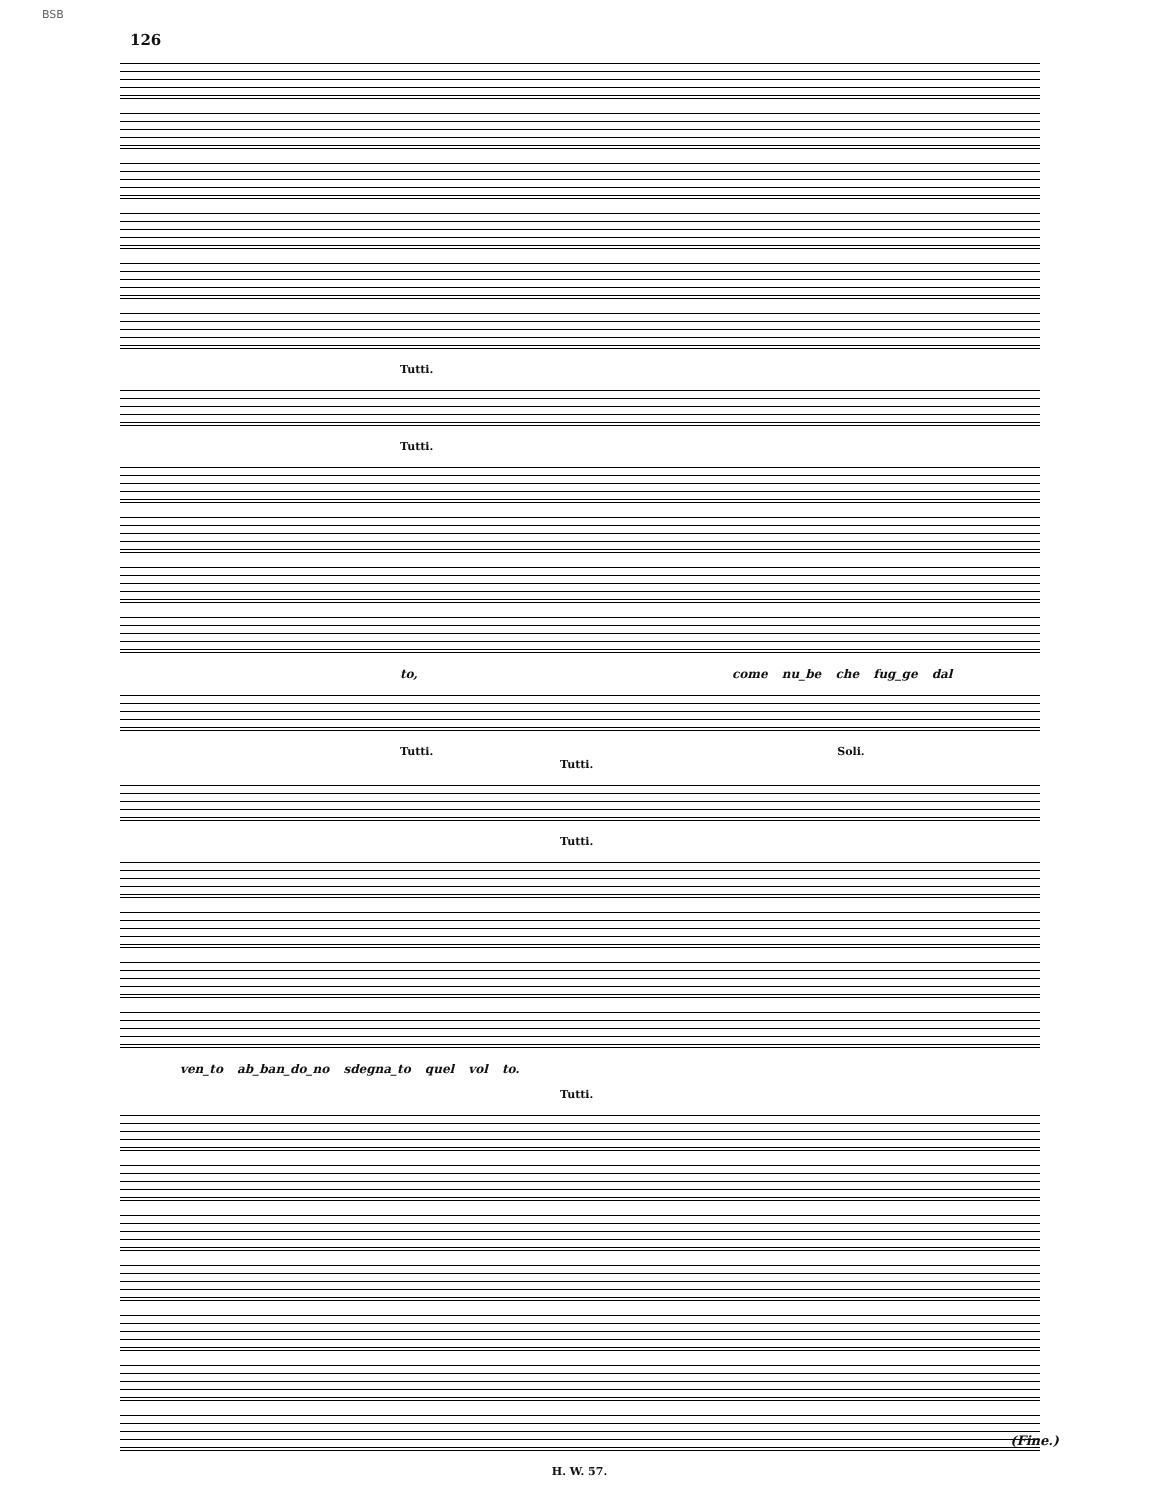BSB
126
Tutti.
Tutti.
to, come nu_be che fug_ge dal
Tutti. Soli.
Tutti.
Tutti.
ven_to ab_ban_do_no sdegna_to quel vol to.
Tutti.
H. W. 57.
(Fine.)